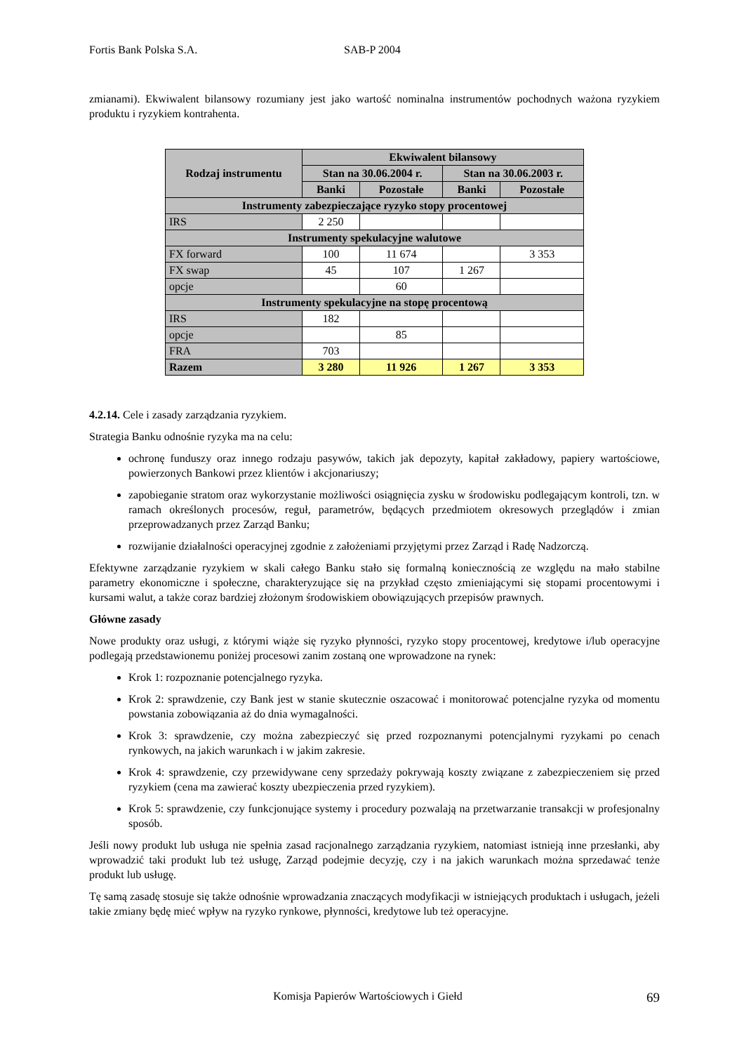Fortis Bank Polska S.A. SAB-P 2004
zmianami). Ekwiwalent bilansowy rozumiany jest jako wartość nominalna instrumentów pochodnych ważona ryzykiem produktu i ryzykiem kontrahenta.
| Rodzaj instrumentu | Ekwiwalent bilansowy | | | |
| --- | --- | --- | --- | --- |
| | Stan na 30.06.2004 r. | | Stan na 30.06.2003 r. | |
| | Banki | Pozostałe | Banki | Pozostałe |
| Instrumenty zabezpieczające ryzyko stopy procentowej | | | | |
| IRS | 2 250 | | | |
| Instrumenty spekulacyjne walutowe | | | | |
| FX forward | 100 | 11 674 | | 3 353 |
| FX swap | 45 | 107 | 1 267 | |
| opcje | | 60 | | |
| Instrumenty spekulacyjne na stopę procentową | | | | |
| IRS | 182 | | | |
| opcje | | 85 | | |
| FRA | 703 | | | |
| Razem | 3 280 | 11 926 | 1 267 | 3 353 |
4.2.14. Cele i zasady zarządzania ryzykiem.
Strategia Banku odnośnie ryzyka ma na celu:
ochronę funduszy oraz innego rodzaju pasywów, takich jak depozyty, kapitał zakładowy, papiery wartościowe, powierzonych Bankowi przez klientów i akcjonariuszy;
zapobieganie stratom oraz wykorzystanie możliwości osiągnięcia zysku w środowisku podlegającym kontroli, tzn. w ramach określonych procesów, reguł, parametrów, będących przedmiotem okresowych przeglądów i zmian przeprowadzanych przez Zarząd Banku;
rozwijanie działalności operacyjnej zgodnie z założeniami przyjętymi przez Zarząd i Radę Nadzorczą.
Efektywne zarządzanie ryzykiem w skali całego Banku stało się formalną koniecznością ze względu na mało stabilne parametry ekonomiczne i społeczne, charakteryzujące się na przykład często zmieniającymi się stopami procentowymi i kursami walut, a także coraz bardziej złożonym środowiskiem obowiązujących przepisów prawnych.
Główne zasady
Nowe produkty oraz usługi, z którymi wiąże się ryzyko płynności, ryzyko stopy procentowej, kredytowe i/lub operacyjne podlegają przedstawionemu poniżej procesowi zanim zostaną one wprowadzone na rynek:
Krok 1: rozpoznanie potencjalnego ryzyka.
Krok 2: sprawdzenie, czy Bank jest w stanie skutecznie oszacować i monitorować potencjalne ryzyka od momentu powstania zobowiązania aż do dnia wymagalności.
Krok 3: sprawdzenie, czy można zabezpieczyć się przed rozpoznanymi potencjalnymi ryzykami po cenach rynkowych, na jakich warunkach i w jakim zakresie.
Krok 4: sprawdzenie, czy przewidywane ceny sprzedaży pokrywają koszty związane z zabezpieczeniem się przed ryzykiem (cena ma zawierać koszty ubezpieczenia przed ryzykiem).
Krok 5: sprawdzenie, czy funkcjonujące systemy i procedury pozwalają na przetwarzanie transakcji w profesjonalny sposób.
Jeśli nowy produkt lub usługa nie spełnia zasad racjonalnego zarządzania ryzykiem, natomiast istnieją inne przesłanki, aby wprowadzić taki produkt lub też usługę, Zarząd podejmie decyzję, czy i na jakich warunkach można sprzedawać tenże produkt lub usługę.
Tę samą zasadę stosuje się także odnośnie wprowadzania znaczących modyfikacji w istniejących produktach i usługach, jeżeli takie zmiany będę mieć wpływ na ryzyko rynkowe, płynności, kredytowe lub też operacyjne.
Komisja Papierów Wartościowych i Giełd 69